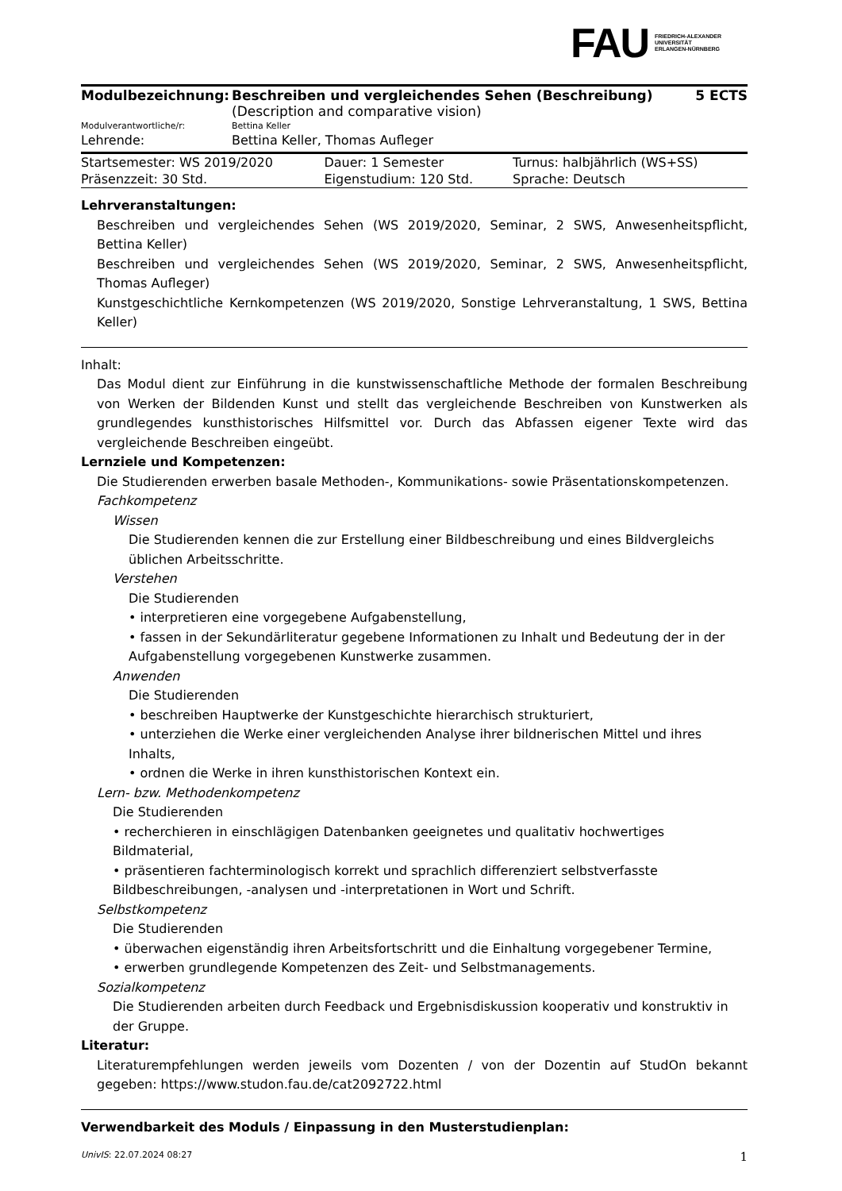FAU FRIEDRICH-ALEXANDER
UNIVERSITÄT
ERLANGEN-NÜRNBERG
| Modulbezeichnung: | Beschreiben und vergleichendes Sehen (Beschreibung) (Description and comparative vision) | 5 ECTS |
| Modulverantwortliche/r: | Bettina Keller | |
| Lehrende: | Bettina Keller, Thomas Aufleger | |
| Startsemester: WS 2019/2020 | Dauer: 1 Semester | Turnus: halbjährlich (WS+SS) |
| Präsenzzeit: 30 Std. | Eigenstudium: 120 Std. | Sprache: Deutsch |
Lehrveranstaltungen:
Beschreiben und vergleichendes Sehen (WS 2019/2020, Seminar, 2 SWS, Anwesenheitspflicht, Bettina Keller)
Beschreiben und vergleichendes Sehen (WS 2019/2020, Seminar, 2 SWS, Anwesenheitspflicht, Thomas Aufleger)
Kunstgeschichtliche Kernkompetenzen (WS 2019/2020, Sonstige Lehrveranstaltung, 1 SWS, Bettina Keller)
Inhalt:
Das Modul dient zur Einführung in die kunstwissenschaftliche Methode der formalen Beschreibung von Werken der Bildenden Kunst und stellt das vergleichende Beschreiben von Kunstwerken als grundlegendes kunsthistorisches Hilfsmittel vor. Durch das Abfassen eigener Texte wird das vergleichende Beschreiben eingeübt.
Lernziele und Kompetenzen:
Die Studierenden erwerben basale Methoden-, Kommunikations- sowie Präsentationskompetenzen.
Fachkompetenz
Wissen
Die Studierenden kennen die zur Erstellung einer Bildbeschreibung und eines Bildvergleichs üblichen Arbeitsschritte.
Verstehen
Die Studierenden
• interpretieren eine vorgegebene Aufgabenstellung,
• fassen in der Sekundärliteratur gegebene Informationen zu Inhalt und Bedeutung der in der Aufgabenstellung vorgegebenen Kunstwerke zusammen.
Anwenden
Die Studierenden
• beschreiben Hauptwerke der Kunstgeschichte hierarchisch strukturiert,
• unterziehen die Werke einer vergleichenden Analyse ihrer bildnerischen Mittel und ihres Inhalts,
• ordnen die Werke in ihren kunsthistorischen Kontext ein.
Lern- bzw. Methodenkompetenz
Die Studierenden
• recherchieren in einschlägigen Datenbanken geeignetes und qualitativ hochwertiges Bildmaterial,
• präsentieren fachterminologisch korrekt und sprachlich differenziert selbstverfasste Bildbeschreibungen, -analysen und -interpretationen in Wort und Schrift.
Selbstkompetenz
Die Studierenden
• überwachen eigenständig ihren Arbeitsfortschritt und die Einhaltung vorgegebener Termine,
• erwerben grundlegende Kompetenzen des Zeit- und Selbstmanagements.
Sozialkompetenz
Die Studierenden arbeiten durch Feedback und Ergebnisdiskussion kooperativ und konstruktiv in der Gruppe.
Literatur:
Literaturempfehlungen werden jeweils vom Dozenten / von der Dozentin auf StudOn bekannt gegeben: https://www.studon.fau.de/cat2092722.html
Verwendbarkeit des Moduls / Einpassung in den Musterstudienplan:
UnivIS: 22.07.2024 08:27 1